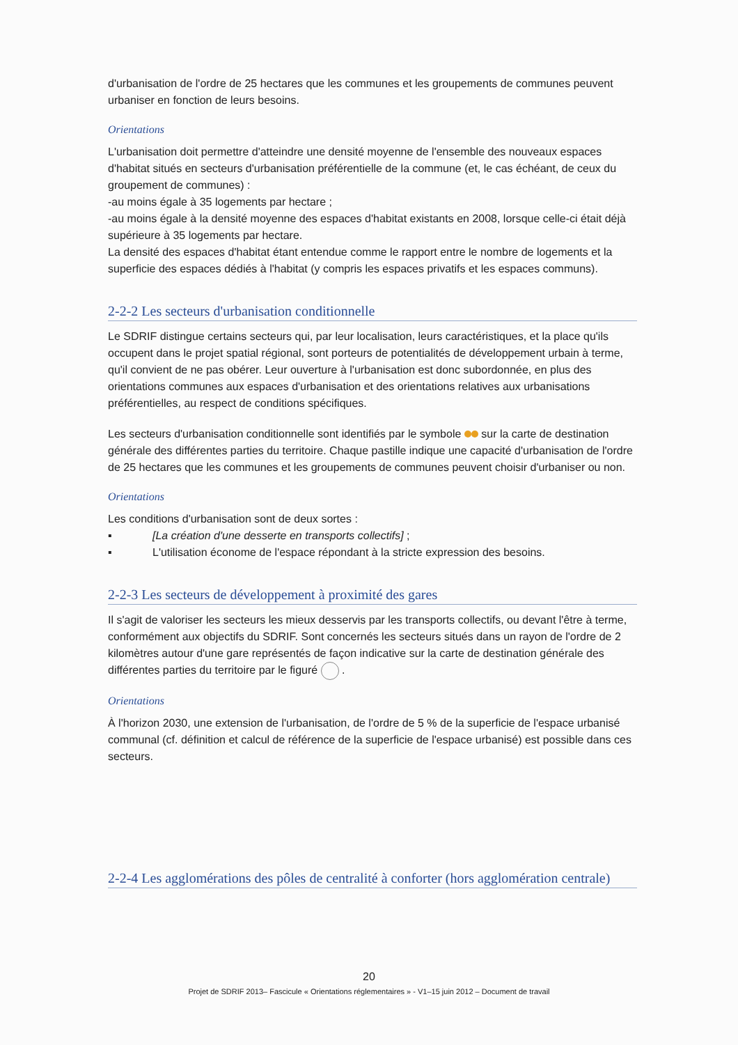d'urbanisation de l'ordre de 25 hectares que les communes et les groupements de communes peuvent urbaniser en fonction de leurs besoins.
Orientations
L'urbanisation doit permettre d'atteindre une densité moyenne de l'ensemble des nouveaux espaces d'habitat situés en secteurs d'urbanisation préférentielle de la commune (et, le cas échéant, de ceux du groupement de communes) :
-au moins égale à 35 logements par hectare ;
-au moins égale à la densité moyenne des espaces d'habitat existants en 2008, lorsque celle-ci était déjà supérieure à 35 logements par hectare.
La densité des espaces d'habitat étant entendue comme le rapport entre le nombre de logements et la superficie des espaces dédiés à l'habitat (y compris les espaces privatifs et les espaces communs).
2-2-2 Les secteurs d'urbanisation conditionnelle
Le SDRIF distingue certains secteurs qui, par leur localisation, leurs caractéristiques, et la place qu'ils occupent dans le projet spatial régional, sont porteurs de potentialités de développement urbain à terme, qu'il convient de ne pas obérer. Leur ouverture à l'urbanisation est donc subordonnée, en plus des orientations communes aux espaces d'urbanisation et des orientations relatives aux urbanisations préférentielles, au respect de conditions spécifiques.
Les secteurs d'urbanisation conditionnelle sont identifiés par le symbole sur la carte de destination générale des différentes parties du territoire. Chaque pastille indique une capacité d'urbanisation de l'ordre de 25 hectares que les communes et les groupements de communes peuvent choisir d'urbaniser ou non.
Orientations
Les conditions d'urbanisation sont de deux sortes :
▪ [La création d'une desserte en transports collectifs] ;
▪ L'utilisation économe de l'espace répondant à la stricte expression des besoins.
2-2-3 Les secteurs de développement à proximité des gares
Il s'agit de valoriser les secteurs les mieux desservis par les transports collectifs, ou devant l'être à terme, conformément aux objectifs du SDRIF. Sont concernés les secteurs situés dans un rayon de l'ordre de 2 kilomètres autour d'une gare représentés de façon indicative sur la carte de destination générale des différentes parties du territoire par le figuré .
Orientations
À l'horizon 2030, une extension de l'urbanisation, de l'ordre de 5 % de la superficie de l'espace urbanisé communal (cf. définition et calcul de référence de la superficie de l'espace urbanisé) est possible dans ces secteurs.
2-2-4 Les agglomérations des pôles de centralité à conforter (hors agglomération centrale)
20
Projet de SDRIF 2013– Fascicule « Orientations réglementaires » - V1–15 juin 2012 – Document de travail